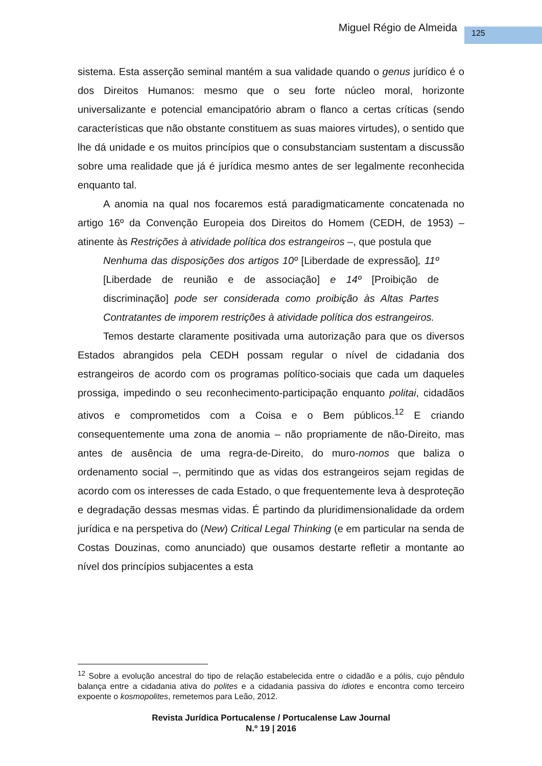Miguel Régio de Almeida 125
sistema. Esta asserção seminal mantém a sua validade quando o genus jurídico é o dos Direitos Humanos: mesmo que o seu forte núcleo moral, horizonte universalizante e potencial emancipatório abram o flanco a certas críticas (sendo características que não obstante constituem as suas maiores virtudes), o sentido que lhe dá unidade e os muitos princípios que o consubstanciam sustentam a discussão sobre uma realidade que já é jurídica mesmo antes de ser legalmente reconhecida enquanto tal.
A anomia na qual nos focaremos está paradigmaticamente concatenada no artigo 16º da Convenção Europeia dos Direitos do Homem (CEDH, de 1953) – atinente às Restrições à atividade política dos estrangeiros –, que postula que
Nenhuma das disposições dos artigos 10º [Liberdade de expressão], 11º [Liberdade de reunião e de associação] e 14º [Proibição de discriminação] pode ser considerada como proibição às Altas Partes Contratantes de imporem restrições à atividade política dos estrangeiros.
Temos destarte claramente positivada uma autorização para que os diversos Estados abrangidos pela CEDH possam regular o nível de cidadania dos estrangeiros de acordo com os programas político-sociais que cada um daqueles prossiga, impedindo o seu reconhecimento-participação enquanto politai, cidadãos ativos e comprometidos com a Coisa e o Bem públicos.<sup>12</sup> E criando consequentemente uma zona de anomia – não propriamente de não-Direito, mas antes de ausência de uma regra-de-Direito, do muro-nomos que baliza o ordenamento social –, permitindo que as vidas dos estrangeiros sejam regidas de acordo com os interesses de cada Estado, o que frequentemente leva à desproteção e degradação dessas mesmas vidas. É partindo da pluridimensionalidade da ordem jurídica e na perspetiva do (New) Critical Legal Thinking (e em particular na senda de Costas Douzinas, como anunciado) que ousamos destarte refletir a montante ao nível dos princípios subjacentes a esta
<sup>12</sup> Sobre a evolução ancestral do tipo de relação estabelecida entre o cidadão e a pólis, cujo pêndulo balança entre a cidadania ativa do polites e a cidadania passiva do idiotes e encontra como terceiro expoente o kosmopolites, remetemos para Leão, 2012.
Revista Jurídica Portucalense / Portucalense Law Journal
N.º 19 | 2016